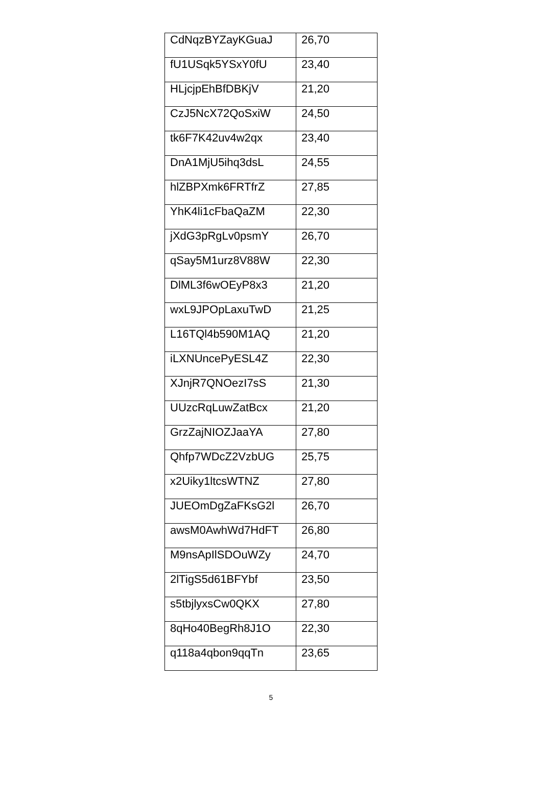| CdNqzBYZayKGuaJ | 26,70 |
| fU1USqk5YSxY0fU | 23,40 |
| HLjcjpEhBfDBKjV | 21,20 |
| CzJ5NcX72QoSxiW | 24,50 |
| tk6F7K42uv4w2qx | 23,40 |
| DnA1MjU5ihq3dsL | 24,55 |
| hlZBPXmk6FRTfrZ | 27,85 |
| YhK4li1cFbaQaZM | 22,30 |
| jXdG3pRgLv0psmY | 26,70 |
| qSay5M1urz8V88W | 22,30 |
| DlML3f6wOEyP8x3 | 21,20 |
| wxL9JPOpLaxuTwD | 21,25 |
| L16TQl4b590M1AQ | 21,20 |
| iLXNUncePyESL4Z | 22,30 |
| XJnjR7QNOezI7sS | 21,30 |
| UUzcRqLuwZatBcx | 21,20 |
| GrzZajNIOZJaaYA | 27,80 |
| Qhfp7WDcZ2VzbUG | 25,75 |
| x2Uiky1ltcsWTNZ | 27,80 |
| JUEOmDgZaFKsG2l | 26,70 |
| awsM0AwhWd7HdFT | 26,80 |
| M9nsApIlSDOuWZy | 24,70 |
| 2lTigS5d61BFYbf | 23,50 |
| s5tbjlyxsCw0QKX | 27,80 |
| 8qHo40BegRh8J1O | 22,30 |
| q118a4qbon9qqTn | 23,65 |
5